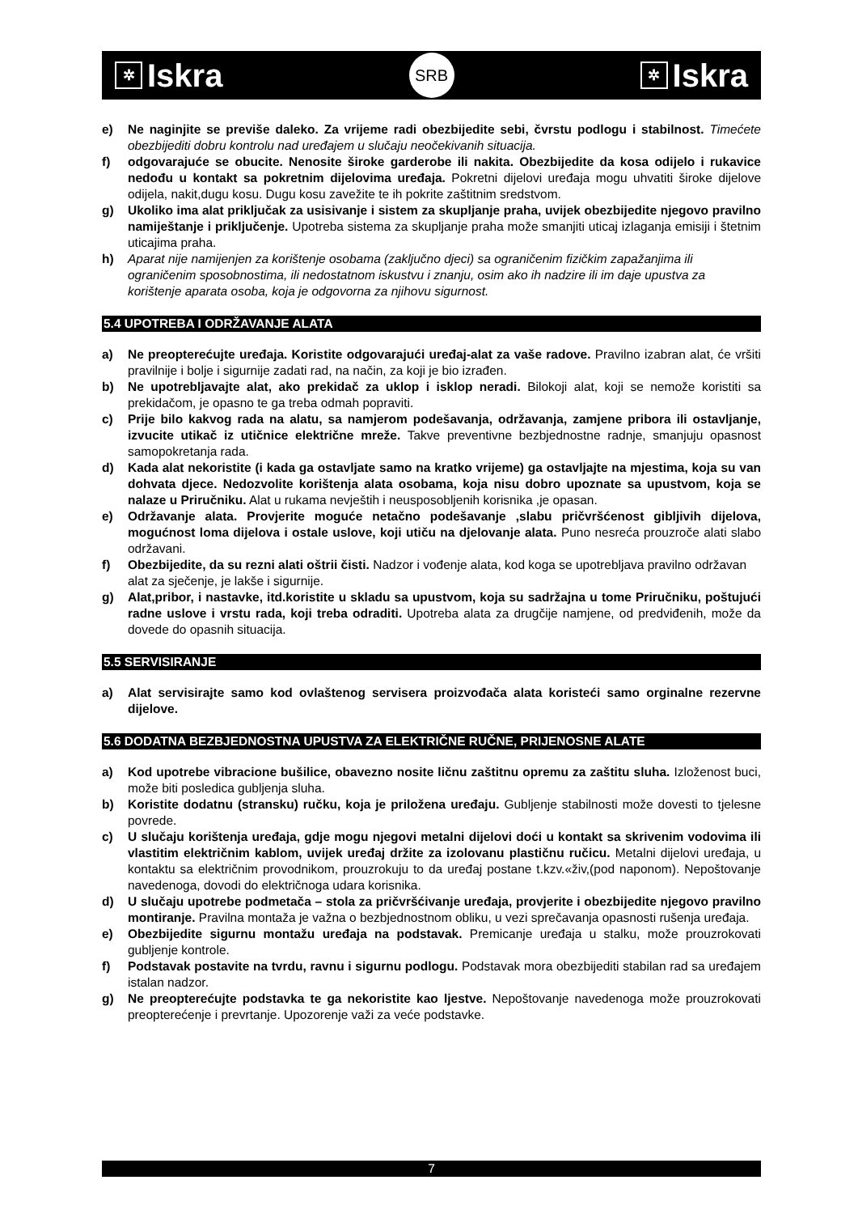✲ Iskra
SRB
✲ Iskra
e) Ne naginjite se previše daleko. Za vrijeme radi obezbijedite sebi, čvrstu podlogu i stabilnost. Timećete obezbijediti dobru kontrolu nad uređajem u slučaju neočekivanih situacija.
f) odgovarajuće se obucite. Nenosite široke garderobe ili nakita. Obezbijedite da kosa odijelo i rukavice nedođu u kontakt sa pokretnim dijelovima uređaja. Pokretni dijelovi uređaja mogu uhvatiti široke dijelove odijela, nakit,dugu kosu. Dugu kosu zavežite te ih pokrite zaštitnim sredstvom.
g) Ukoliko ima alat priključak za usisivanje i sistem za skupljanje praha, uvijek obezbijedite njegovo pravilno namiještanje i priključenje. Upotreba sistema za skupljanje praha može smanjiti uticaj izlaganja emisiji i štetnim uticajima praha.
h) Aparat nije namijenjen za korištenje osobama (zaključno djeci) sa ograničenim fizičkim zapažanjima ili ograničenim sposobnostima, ili nedostatnom iskustvu i znanju, osim ako ih nadzire ili im daje upustva za korištenje aparata osoba, koja je odgovorna za njihovu sigurnost.
5.4 UPOTREBA I ODRŽAVANJE ALATA
a) Ne preopterećujte uređaja. Koristite odgovarajući uređaj-alat za vaše radove. Pravilno izabran alat, će vršiti pravilnije i bolje i sigurnije zadati rad, na način, za koji je bio izrađen.
b) Ne upotrebljavajte alat, ako prekidač za uklop i isklop neradi. Bilokoji alat, koji se nemože koristiti sa prekidačom, je opasno te ga treba odmah popraviti.
c) Prije bilo kakvog rada na alatu, sa namjerom podešavanja, održavanja, zamjene pribora ili ostavljanje, izvucite utikač iz utičnice električne mreže. Takve preventivne bezbjednostne radnje, smanjuju opasnost samopokretanja rada.
d) Kada alat nekoristite (i kada ga ostavljate samo na kratko vrijeme) ga ostavljajte na mjestima, koja su van dohvata djece. Nedozvolite korištenja alata osobama, koja nisu dobro upoznate sa upustvom, koja se nalaze u Priručniku. Alat u rukama nevještih i neusposobljenih korisnika ,je opasan.
e) Održavanje alata. Provjerite moguće netačno podešavanje ,slabu pričvršćenost gibljivih dijelova, mogućnost loma dijelova i ostale uslove, koji utiču na djelovanje alata. Puno nesreća prouzroče alati slabo održavani.
f) Obezbijedite, da su rezni alati oštrii čisti. Nadzor i vođenje alata, kod koga se upotrebljava pravilno održavan alat za sječenje, je lakše i sigurnije.
g) Alat,pribor, i nastavke, itd.koristite u skladu sa upustvom, koja su sadržajna u tome Priručniku, poštujući radne uslove i vrstu rada, koji treba odraditi. Upotreba alata za drugčije namjene, od predviđenih, može da dovede do opasnih situacija.
5.5 SERVISIRANJE
a) Alat servisirajte samo kod ovlaštenog servisera proizvođača alata koristeći samo orginalne rezervne dijelove.
5.6 DODATNA BEZBJEDNOSTNA UPUSTVA ZA ELEKTRIČNE RUČNE, PRIJENOSNE ALATE
a) Kod upotrebe vibracione bušilice, obavezno nosite ličnu zaštitnu opremu za zaštitu sluha. Izloženost buci, može biti posledica gubljenja sluha.
b) Koristite dodatnu (stransku) ručku, koja je priložena uređaju. Gubljenje stabilnosti može dovesti to tjelesne povrede.
c) U slučaju korištenja uređaja, gdje mogu njegovi metalni dijelovi doći u kontakt sa skrivenim vodovima ili vlastitim električnim kablom, uvijek uređaj držite za izolovanu plastičnu ručicu. Metalni dijelovi uređaja, u kontaktu sa električnim provodnikom, prouzrokuju to da uređaj postane t.kzv.«živ,(pod naponom). Nepoštovanje navedenoga, dovodi do električnoga udara korisnika.
d) U slučaju upotrebe podmetača – stola za pričvršćivanje uređaja, provjerite i obezbijedite njegovo pravilno montiranje. Pravilna montaža je važna o bezbjednostnom obliku, u vezi sprečavanja opasnosti rušenja uređaja.
e) Obezbijedite sigurnu montažu uređaja na podstavak. Premicanje uređaja u stalku, može prouzrokovati gubljenje kontrole.
f) Podstavak postavite na tvrdu, ravnu i sigurnu podlogu. Podstavak mora obezbijediti stabilan rad sa uređajem istalan nadzor.
g) Ne preopterećujte podstavka te ga nekoristite kao ljestve. Nepoštovanje navedenoga može prouzrokovati preopterećenje i prevrtanje. Upozorenje važi za veće podstavke.
7